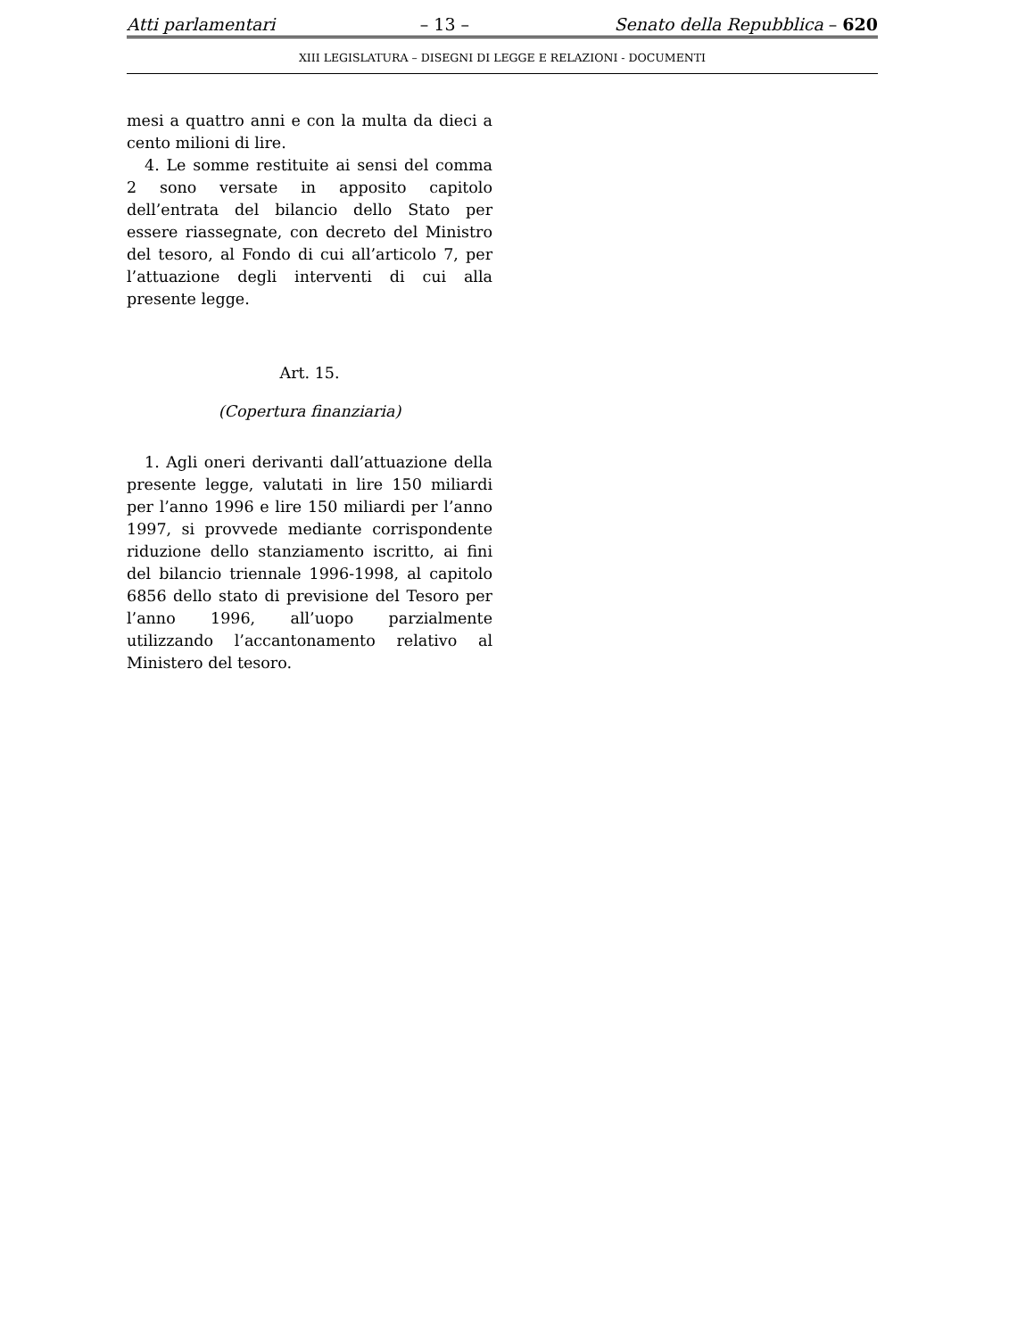Atti parlamentari – 13 – Senato della Repubblica – 620
XIII LEGISLATURA – DISEGNI DI LEGGE E RELAZIONI - DOCUMENTI
mesi a quattro anni e con la multa da dieci a cento milioni di lire.
4. Le somme restituite ai sensi del comma 2 sono versate in apposito capitolo dell’entrata del bilancio dello Stato per essere riassegnate, con decreto del Ministro del tesoro, al Fondo di cui all’articolo 7, per l’attuazione degli interventi di cui alla presente legge.
Art. 15.
(Copertura finanziaria)
1. Agli oneri derivanti dall’attuazione della presente legge, valutati in lire 150 miliardi per l’anno 1996 e lire 150 miliardi per l’anno 1997, si provvede mediante corrispondente riduzione dello stanziamento iscritto, ai fini del bilancio triennale 1996-1998, al capitolo 6856 dello stato di previsione del Tesoro per l’anno 1996, all’uopo parzialmente utilizzando l’accantonamento relativo al Ministero del tesoro.